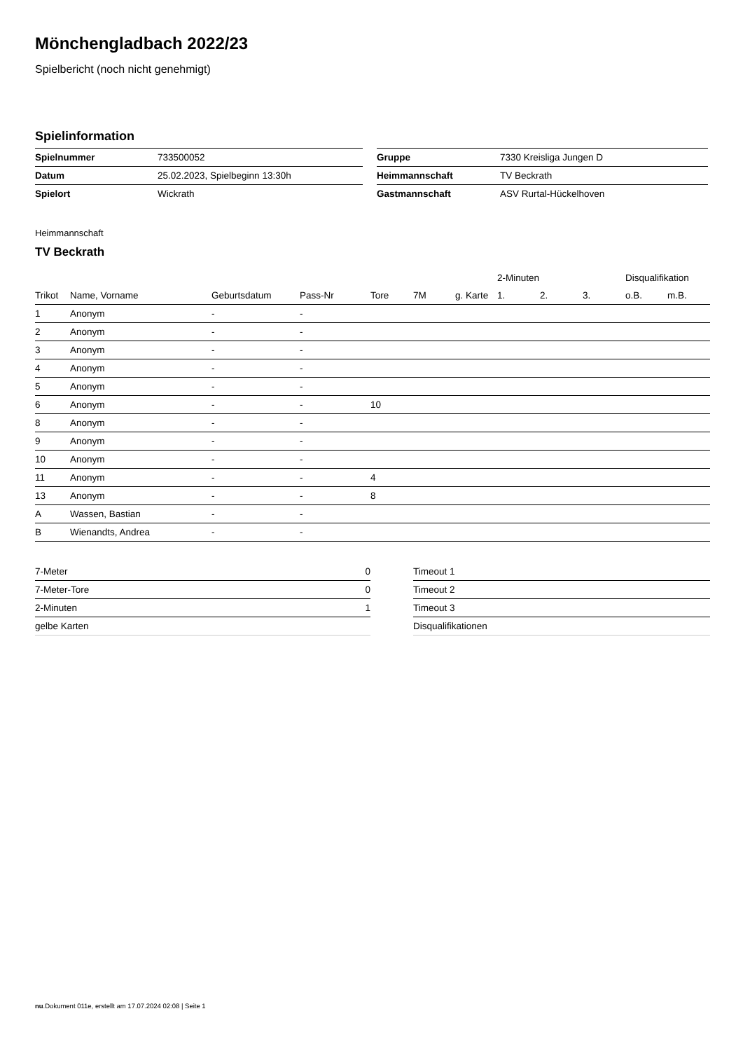Mönchengladbach 2022/23
Spielbericht (noch nicht genehmigt)
Spielinformation
| Spielnummer | 733500052 | | Gruppe | 7330 Kreisliga Jungen D |
| Datum | 25.02.2023, Spielbeginn 13:30h | | Heimmannschaft | TV Beckrath |
| Spielort | Wickrath | | Gastmannschaft | ASV Rurtal-Hückelhoven |
Heimmannschaft
TV Beckrath
| | | | | | | | 2-Minuten | | | Disqualifikation | |
| --- | --- | --- | --- | --- | --- | --- | --- | --- | --- | --- | --- |
| Trikot | Name, Vorname | Geburtsdatum | Pass-Nr | Tore | 7M | g. Karte | 1. | 2. | 3. | o.B. | m.B. |
| 1 | Anonym | - | - | | | | | | | | |
| 2 | Anonym | - | - | | | | | | | | |
| 3 | Anonym | - | - | | | | | | | | |
| 4 | Anonym | - | - | | | | | | | | |
| 5 | Anonym | - | - | | | | | | | | |
| 6 | Anonym | - | - | 10 | | | | | | | |
| 8 | Anonym | - | - | | | | | | | | |
| 9 | Anonym | - | - | | | | | | | | |
| 10 | Anonym | - | - | | | | | | | | |
| 11 | Anonym | - | - | 4 | | | | | | | |
| 13 | Anonym | - | - | 8 | | | | | | | |
| A | Wassen, Bastian | - | - | | | | | | | | |
| B | Wienandts, Andrea | - | - | | | | | | | | |
| 7-Meter | 0 |
| 7-Meter-Tore | 0 |
| 2-Minuten | 1 |
| gelbe Karten | |
| Timeout 1 |
| Timeout 2 |
| Timeout 3 |
| Disqualifikationen |
nu.Dokument 011e, erstellt am 17.07.2024 02:08 | Seite 1